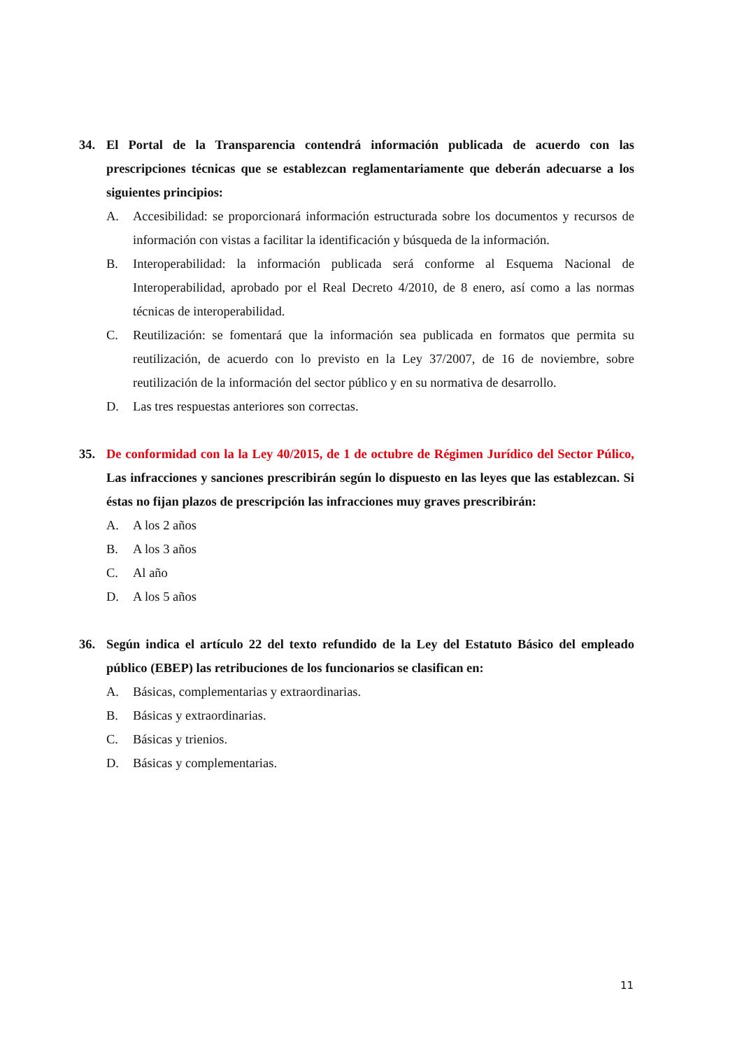34. El Portal de la Transparencia contendrá información publicada de acuerdo con las prescripciones técnicas que se establezcan reglamentariamente que deberán adecuarse a los siguientes principios:
A. Accesibilidad: se proporcionará información estructurada sobre los documentos y recursos de información con vistas a facilitar la identificación y búsqueda de la información.
B. Interoperabilidad: la información publicada será conforme al Esquema Nacional de Interoperabilidad, aprobado por el Real Decreto 4/2010, de 8 enero, así como a las normas técnicas de interoperabilidad.
C. Reutilización: se fomentará que la información sea publicada en formatos que permita su reutilización, de acuerdo con lo previsto en la Ley 37/2007, de 16 de noviembre, sobre reutilización de la información del sector público y en su normativa de desarrollo.
D. Las tres respuestas anteriores son correctas.
35. De conformidad con la la Ley 40/2015, de 1 de octubre de Régimen Jurídico del Sector Púlico, Las infracciones y sanciones prescribirán según lo dispuesto en las leyes que las establezcan. Si éstas no fijan plazos de prescripción las infracciones muy graves prescribirán:
A. A los 2 años
B. A los 3 años
C. Al año
D. A los 5 años
36. Según indica el artículo 22 del texto refundido de la Ley del Estatuto Básico del empleado público (EBEP) las retribuciones de los funcionarios se clasifican en:
A. Básicas, complementarias y extraordinarias.
B. Básicas y extraordinarias.
C. Básicas y trienios.
D. Básicas y complementarias.
11